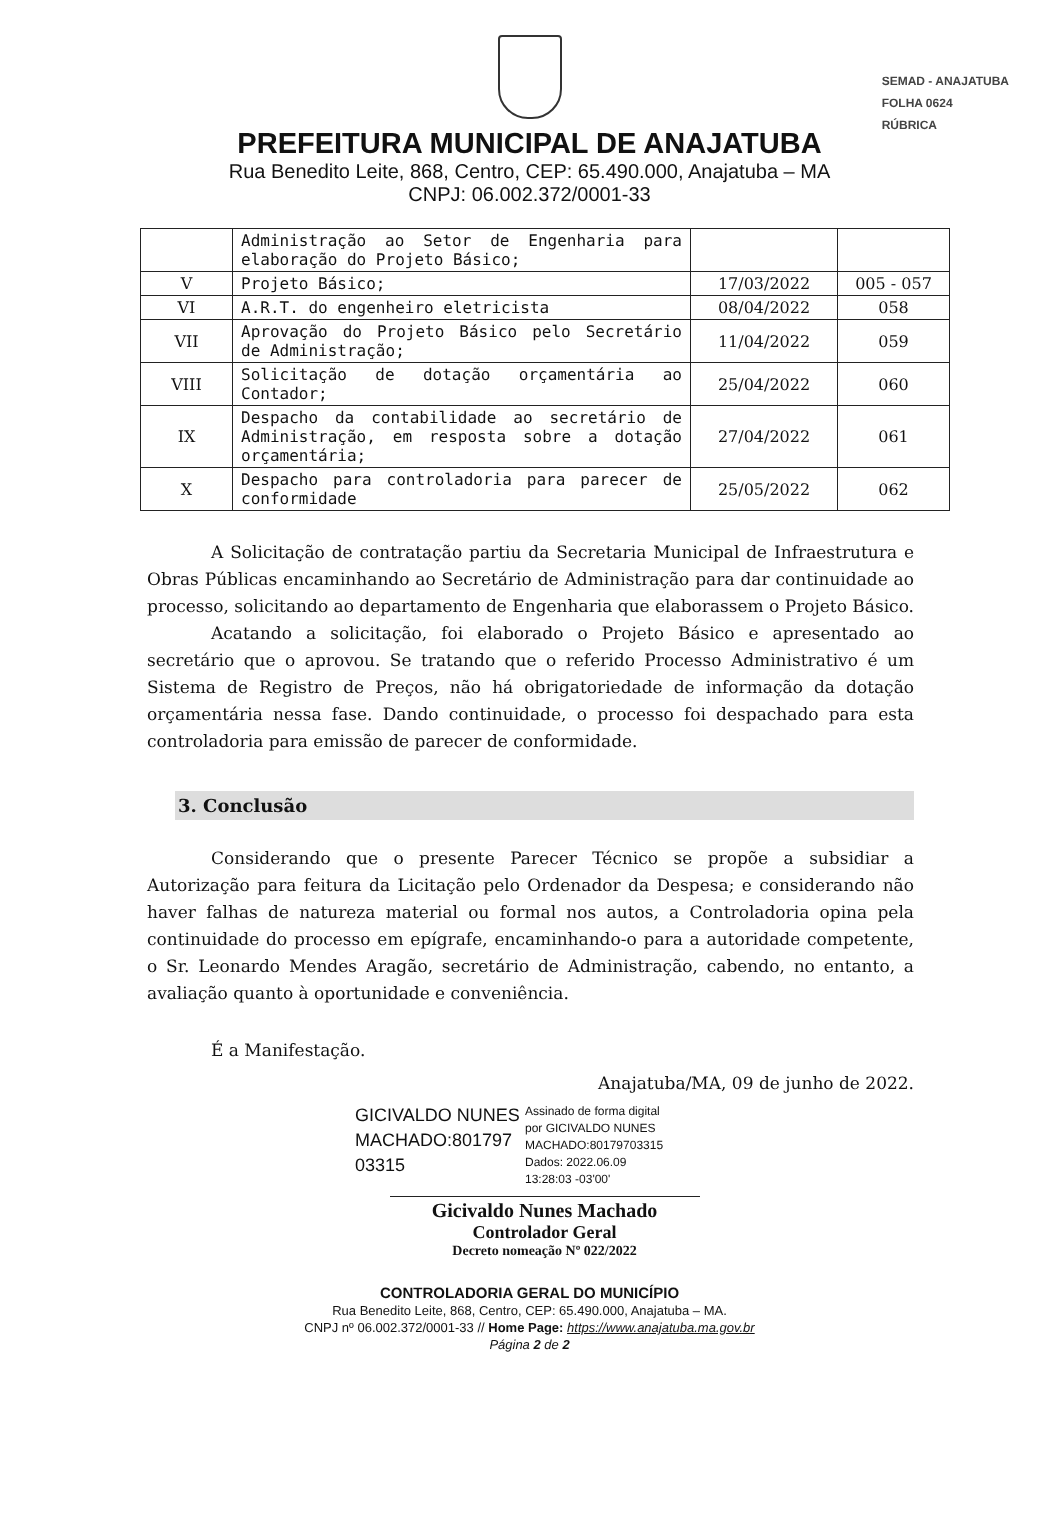SEMAD - ANAJATUBA
FOLHA 0624
RÚBRICA
PREFEITURA MUNICIPAL DE ANAJATUBA
Rua Benedito Leite, 868, Centro, CEP: 65.490.000, Anajatuba – MA
CNPJ: 06.002.372/0001-33
| | Administração ao Setor de Engenharia para elaboração do Projeto Básico; | | |
| V | Projeto Básico; | 17/03/2022 | 005 - 057 |
| VI | A.R.T. do engenheiro eletricista | 08/04/2022 | 058 |
| VII | Aprovação do Projeto Básico pelo Secretário de Administração; | 11/04/2022 | 059 |
| VIII | Solicitação de dotação orçamentária ao Contador; | 25/04/2022 | 060 |
| IX | Despacho da contabilidade ao secretário de Administração, em resposta sobre a dotação orçamentária; | 27/04/2022 | 061 |
| X | Despacho para controladoria para parecer de conformidade | 25/05/2022 | 062 |
A Solicitação de contratação partiu da Secretaria Municipal de Infraestrutura e Obras Públicas encaminhando ao Secretário de Administração para dar continuidade ao processo, solicitando ao departamento de Engenharia que elaborassem o Projeto Básico.
Acatando a solicitação, foi elaborado o Projeto Básico e apresentado ao secretário que o aprovou. Se tratando que o referido Processo Administrativo é um Sistema de Registro de Preços, não há obrigatoriedade de informação da dotação orçamentária nessa fase. Dando continuidade, o processo foi despachado para esta controladoria para emissão de parecer de conformidade.
3. Conclusão
Considerando que o presente Parecer Técnico se propõe a subsidiar a Autorização para feitura da Licitação pelo Ordenador da Despesa; e considerando não haver falhas de natureza material ou formal nos autos, a Controladoria opina pela continuidade do processo em epígrafe, encaminhando-o para a autoridade competente, o Sr. Leonardo Mendes Aragão, secretário de Administração, cabendo, no entanto, a avaliação quanto à oportunidade e conveniência.
É a Manifestação.
Anajatuba/MA, 09 de junho de 2022.
GICIVALDO NUNES MACHADO:801797 03315
Assinado de forma digital
por GICIVALDO NUNES
MACHADO:80179703315
Dados: 2022.06.09
13:28:03 -03'00'
Gicivaldo Nunes Machado
Controlador Geral
Decreto nomeação Nº 022/2022
CONTROLADORIA GERAL DO MUNICÍPIO
Rua Benedito Leite, 868, Centro, CEP: 65.490.000, Anajatuba – MA.
CNPJ nº 06.002.372/0001-33 // Home Page: https://www.anajatuba.ma.gov.br
Página 2 de 2